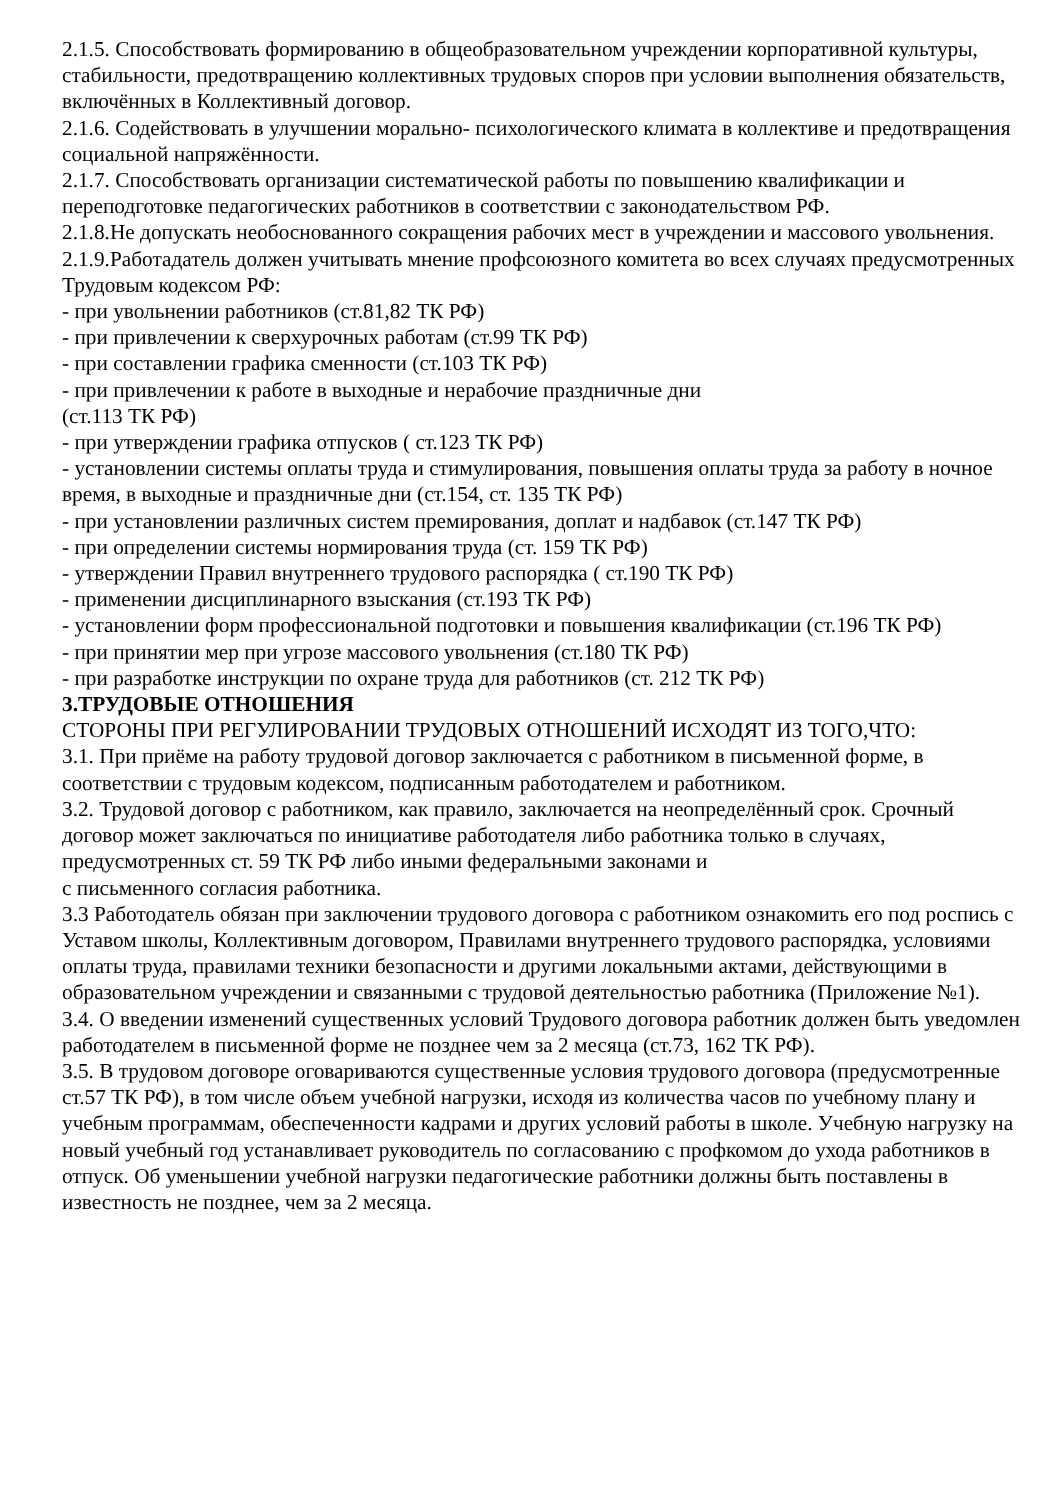2.1.5. Способствовать формированию в общеобразовательном учреждении корпоративной культуры, стабильности, предотвращению коллективных трудовых споров при условии выполнения обязательств, включённых в Коллективный договор.
2.1.6. Содействовать в улучшении морально- психологического климата в коллективе и предотвращения социальной напряжённости.
2.1.7. Способствовать организации систематической работы по повышению квалификации и переподготовке педагогических работников в соответствии с законодательством РФ.
2.1.8.Не допускать необоснованного сокращения рабочих мест в учреждении и массового увольнения.
2.1.9.Работадатель должен учитывать мнение профсоюзного комитета во всех случаях предусмотренных Трудовым кодексом РФ:
- при увольнении работников (ст.81,82 ТК РФ)
- при привлечении к сверхурочных работам (ст.99 ТК РФ)
- при составлении графика сменности (ст.103 ТК РФ)
- при привлечении к работе в выходные и нерабочие праздничные дни
(ст.113 ТК РФ)
- при утверждении графика отпусков ( ст.123 ТК РФ)
- установлении системы оплаты труда и стимулирования, повышения оплаты труда за работу в ночное время, в выходные и праздничные дни (ст.154, ст. 135 ТК РФ)
- при установлении различных систем премирования, доплат и надбавок (ст.147 ТК РФ)
- при определении системы нормирования труда (ст. 159 ТК РФ)
- утверждении Правил внутреннего трудового распорядка ( ст.190 ТК РФ)
- применении дисциплинарного взыскания (ст.193 ТК РФ)
- установлении форм профессиональной подготовки и повышения квалификации (ст.196 ТК РФ)
- при принятии мер при угрозе массового увольнения (ст.180 ТК РФ)
- при разработке инструкции по охране труда для работников (ст. 212 ТК РФ)
3.ТРУДОВЫЕ ОТНОШЕНИЯ
СТОРОНЫ ПРИ РЕГУЛИРОВАНИИ ТРУДОВЫХ ОТНОШЕНИЙ ИСХОДЯТ ИЗ ТОГО,ЧТО:
3.1. При приёме на работу трудовой договор заключается с работником в письменной форме, в соответствии с трудовым кодексом, подписанным работодателем и работником.
3.2. Трудовой договор с работником, как правило, заключается на неопределённый срок. Срочный договор может заключаться по инициативе работодателя либо работника только в случаях, предусмотренных ст. 59 ТК РФ либо иными федеральными законами и
с письменного согласия работника.
3.3 Работодатель обязан при заключении трудового договора с работником ознакомить его под роспись с Уставом школы, Коллективным договором, Правилами внутреннего трудового распорядка, условиями оплаты труда, правилами техники безопасности и другими локальными актами, действующими в образовательном учреждении и связанными с трудовой деятельностью работника (Приложение №1).
3.4. О введении изменений существенных условий Трудового договора работник должен быть уведомлен работодателем в письменной форме не позднее чем за 2 месяца (ст.73, 162 ТК РФ).
3.5. В трудовом договоре оговариваются существенные условия трудового договора (предусмотренные ст.57 ТК РФ), в том числе объем учебной нагрузки, исходя из количества часов по учебному плану и учебным программам, обеспеченности кадрами и других условий работы в школе. Учебную нагрузку на новый учебный год устанавливает руководитель по согласованию с профкомом до ухода работников в отпуск. Об уменьшении учебной нагрузки педагогические работники должны быть поставлены в известность не позднее, чем за 2 месяца.